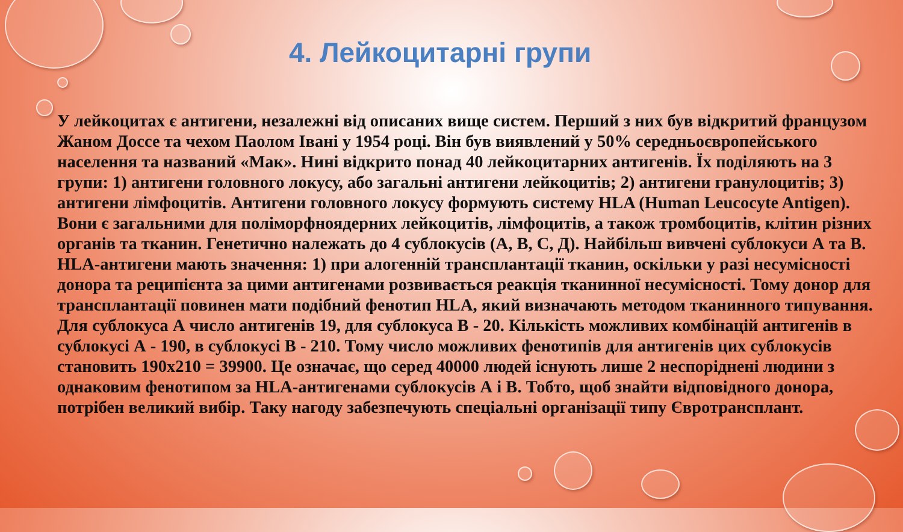4. Лейкоцитарні групи
У лейкоцитах є антигени, незалежні від описаних вище систем. Перший з них був відкритий французом Жаном Доссе та чехом Паолом Івані у 1954 році. Він був виявлений у 50% середньоєвропейського населення та названий «Мак». Нині відкрито понад 40 лейкоцитарних антигенів. Їх поділяють на 3 групи: 1) антигени головного локусу, або загальні антигени лейкоцитів; 2) антигени гранулоцитів; 3) антигени лімфоцитів. Антигени головного локусу формують систему HLA (Human Leucocyte Antigen). Вони є загальними для поліморфноядерних лейкоцитів, лімфоцитів, а також тромбоцитів, клітин різних органів та тканин. Генетично належать до 4 сублокусів (А, В, С, Д). Найбільш вивчені сублокуси А та В. HLA-антигени мають значення: 1) при алогенній трансплантації тканин, оскільки у разі несумісності донора та реципієнта за цими антигенами розвивається реакція тканинної несумісності. Тому донор для трансплантації повинен мати подібний фенотип HLA, який визначають методом тканинного типування. Для сублокуса А число антигенів 19, для сублокуса В - 20. Кількість можливих комбінацій антигенів в сублокусі А - 190, в сублокусі В - 210. Тому число можливих фенотипів для антигенів цих сублокусів становить 190х210 = 39900. Це означає, що серед 40000 людей існують лише 2 неспоріднені людини з однаковим фенотипом за HLA-антигенами сублокусів А і В. Тобто, щоб знайти відповідного донора, потрібен великий вибір. Таку нагоду забезпечують спеціальні організації типу Євротрансплант.